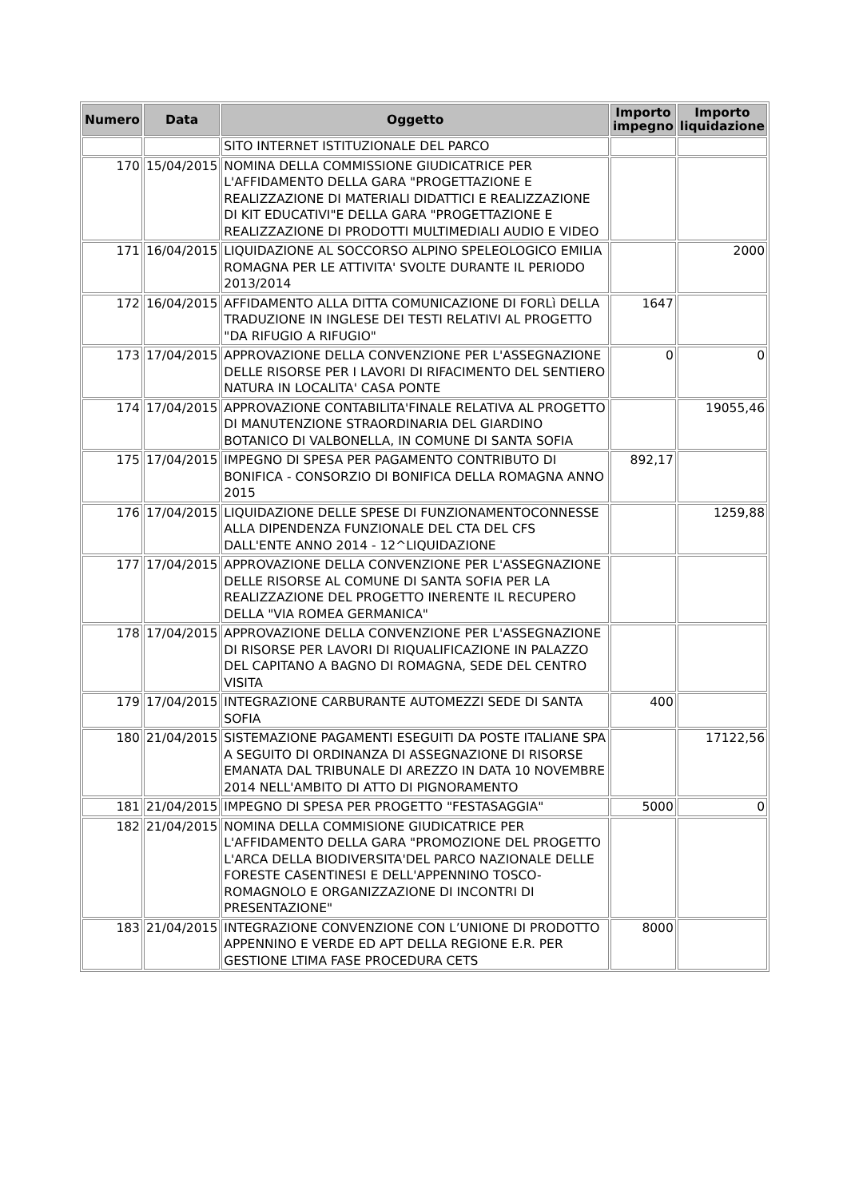| Numero | Data | Oggetto | Importo impegno | Importo liquidazione |
| --- | --- | --- | --- | --- |
| | | SITO INTERNET ISTITUZIONALE DEL PARCO | | |
| 170 | 15/04/2015 | NOMINA DELLA COMMISSIONE GIUDICATRICE PER L'AFFIDAMENTO DELLA GARA "PROGETTAZIONE E REALIZZAZIONE DI MATERIALI DIDATTICI E REALIZZAZIONE DI KIT EDUCATIVI"E DELLA GARA "PROGETTAZIONE E REALIZZAZIONE DI PRODOTTI MULTIMEDIALI AUDIO E VIDEO | | |
| 171 | 16/04/2015 | LIQUIDAZIONE AL SOCCORSO ALPINO SPELEOLOGICO EMILIA ROMAGNA PER LE ATTIVITA' SVOLTE DURANTE IL PERIODO 2013/2014 | | 2000 |
| 172 | 16/04/2015 | AFFIDAMENTO ALLA DITTA COMUNICAZIONE DI FORLì DELLA TRADUZIONE IN INGLESE DEI TESTI RELATIVI AL PROGETTO "DA RIFUGIO A RIFUGIO" | 1647 | |
| 173 | 17/04/2015 | APPROVAZIONE DELLA CONVENZIONE PER L'ASSEGNAZIONE DELLE RISORSE PER I LAVORI DI RIFACIMENTO DEL SENTIERO NATURA IN LOCALITA' CASA PONTE | 0 | 0 |
| 174 | 17/04/2015 | APPROVAZIONE CONTABILITA'FINALE RELATIVA AL PROGETTO DI MANUTENZIONE STRAORDINARIA DEL GIARDINO BOTANICO DI VALBONELLA, IN COMUNE DI SANTA SOFIA | | 19055,46 |
| 175 | 17/04/2015 | IMPEGNO DI SPESA PER PAGAMENTO CONTRIBUTO DI BONIFICA - CONSORZIO DI BONIFICA DELLA ROMAGNA ANNO 2015 | 892,17 | |
| 176 | 17/04/2015 | LIQUIDAZIONE DELLE SPESE DI FUNZIONAMENTOCONNESSE ALLA DIPENDENZA FUNZIONALE DEL CTA DEL CFS DALL'ENTE ANNO 2014 - 12^LIQUIDAZIONE | | 1259,88 |
| 177 | 17/04/2015 | APPROVAZIONE DELLA CONVENZIONE PER L'ASSEGNAZIONE DELLE RISORSE AL COMUNE DI SANTA SOFIA PER LA REALIZZAZIONE DEL PROGETTO INERENTE IL RECUPERO DELLA "VIA ROMEA GERMANICA" | | |
| 178 | 17/04/2015 | APPROVAZIONE DELLA CONVENZIONE PER L'ASSEGNAZIONE DI RISORSE PER LAVORI DI RIQUALIFICAZIONE IN PALAZZO DEL CAPITANO A BAGNO DI ROMAGNA, SEDE DEL CENTRO VISITA | | |
| 179 | 17/04/2015 | INTEGRAZIONE CARBURANTE AUTOMEZZI SEDE DI SANTA SOFIA | 400 | |
| 180 | 21/04/2015 | SISTEMAZIONE PAGAMENTI ESEGUITI DA POSTE ITALIANE SPA A SEGUITO DI ORDINANZA DI ASSEGNAZIONE DI RISORSE EMANATA DAL TRIBUNALE DI AREZZO IN DATA 10 NOVEMBRE 2014 NELL'AMBITO DI ATTO DI PIGNORAMENTO | | 17122,56 |
| 181 | 21/04/2015 | IMPEGNO DI SPESA PER PROGETTO "FESTASAGGIA" | 5000 | 0 |
| 182 | 21/04/2015 | NOMINA DELLA COMMISIONE GIUDICATRICE PER L'AFFIDAMENTO DELLA GARA "PROMOZIONE DEL PROGETTO L'ARCA DELLA BIODIVERSITA'DEL PARCO NAZIONALE DELLE FORESTE CASENTINESI E DELL'APPENNINO TOSCO-ROMAGNOLO E ORGANIZZAZIONE DI INCONTRI DI PRESENTAZIONE" | | |
| 183 | 21/04/2015 | INTEGRAZIONE CONVENZIONE CON L’UNIONE DI PRODOTTO APPENNINO E VERDE ED APT DELLA REGIONE E.R. PER GESTIONE LTIMA FASE PROCEDURA CETS | 8000 | |